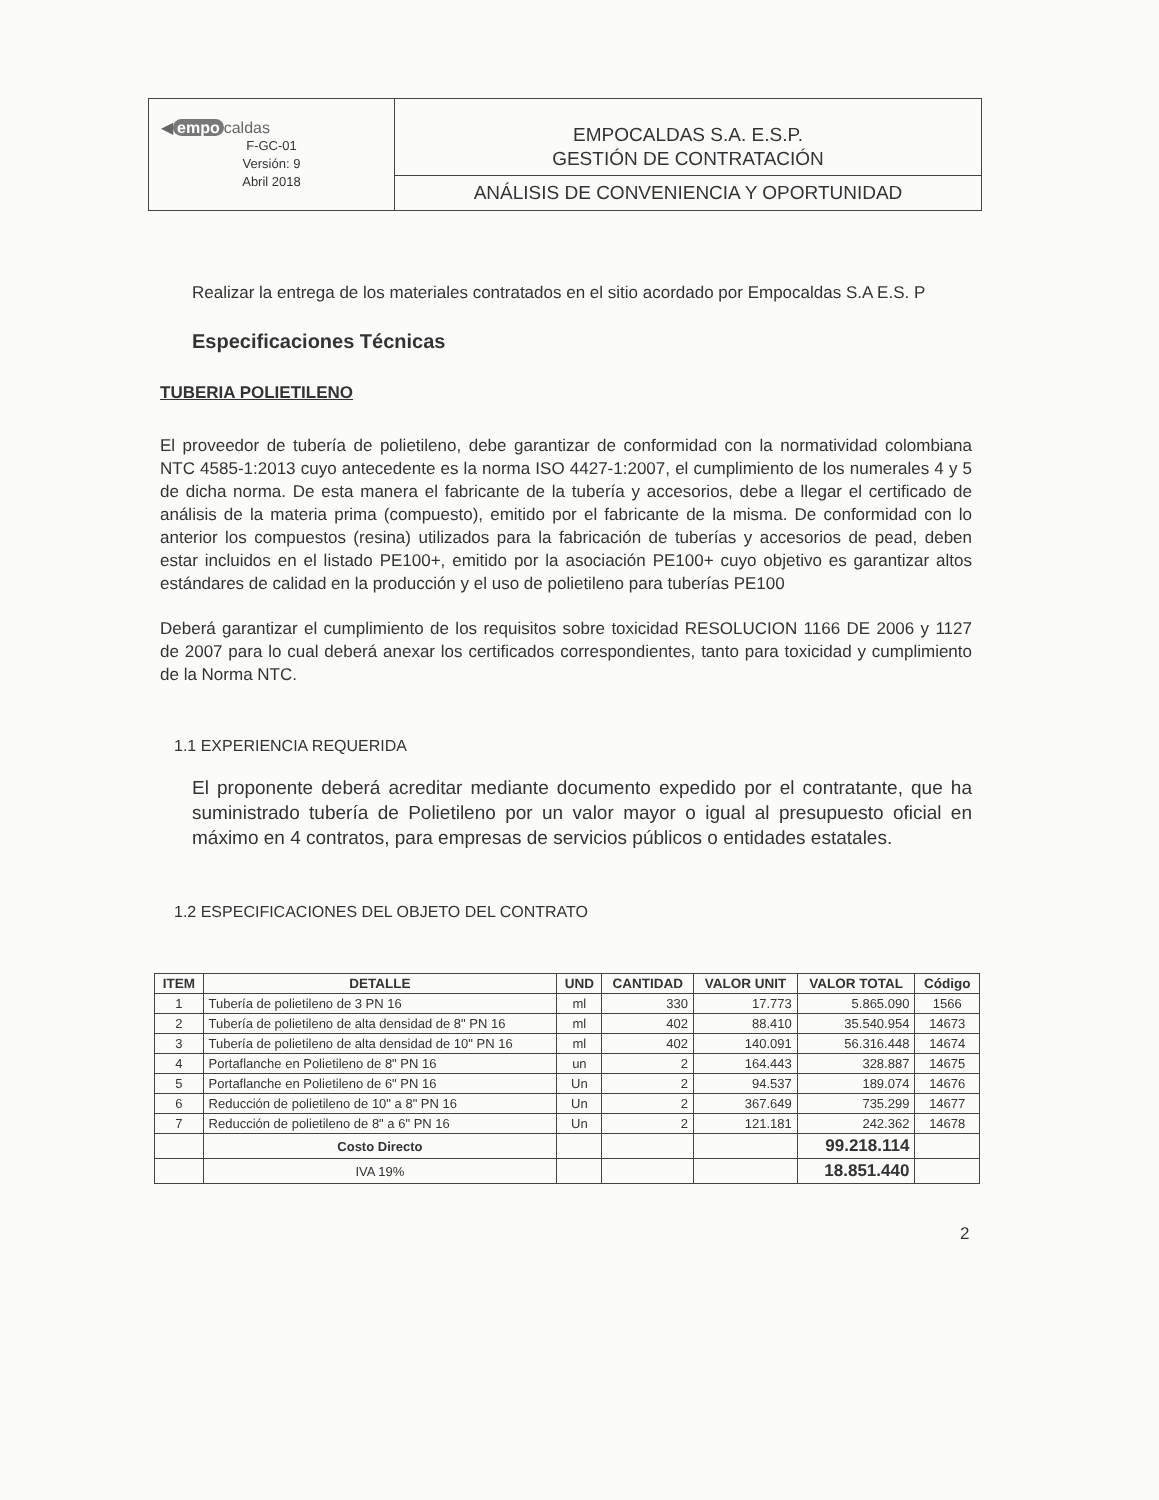| ◀ empo caldas F-GC-01 Versión: 9 Abril 2018 | EMPOCALDAS S.A. E.S.P. GESTIÓN DE CONTRATACIÓN |
| | ANÁLISIS DE CONVENIENCIA Y OPORTUNIDAD |
Realizar la entrega de los materiales contratados en el sitio acordado por Empocaldas S.A E.S. P
Especificaciones Técnicas
TUBERIA POLIETILENO
El proveedor de tubería de polietileno, debe garantizar de conformidad con la normatividad colombiana NTC 4585-1:2013 cuyo antecedente es la norma ISO 4427-1:2007, el cumplimiento de los numerales 4 y 5 de dicha norma. De esta manera el fabricante de la tubería y accesorios, debe a llegar el certificado de análisis de la materia prima (compuesto), emitido por el fabricante de la misma. De conformidad con lo anterior los compuestos (resina) utilizados para la fabricación de tuberías y accesorios de pead, deben estar incluidos en el listado PE100+, emitido por la asociación PE100+ cuyo objetivo es garantizar altos estándares de calidad en la producción y el uso de polietileno para tuberías PE100
Deberá garantizar el cumplimiento de los requisitos sobre toxicidad RESOLUCION 1166 DE 2006 y 1127 de 2007 para lo cual deberá anexar los certificados correspondientes, tanto para toxicidad y cumplimiento de la Norma NTC.
1.1 EXPERIENCIA REQUERIDA
El proponente deberá acreditar mediante documento expedido por el contratante, que ha suministrado tubería de Polietileno por un valor mayor o igual al presupuesto oficial en máximo en 4 contratos, para empresas de servicios públicos o entidades estatales.
1.2 ESPECIFICACIONES DEL OBJETO DEL CONTRATO
| ITEM | DETALLE | UND | CANTIDAD | VALOR UNIT | VALOR TOTAL | Código |
| --- | --- | --- | --- | --- | --- | --- |
| 1 | Tubería de polietileno de 3 PN 16 | ml | 330 | 17.773 | 5.865.090 | 1566 |
| 2 | Tubería de polietileno de alta densidad de 8" PN 16 | ml | 402 | 88.410 | 35.540.954 | 14673 |
| 3 | Tubería de polietileno de alta densidad de 10" PN 16 | ml | 402 | 140.091 | 56.316.448 | 14674 |
| 4 | Portaflanche en Polietileno de 8" PN 16 | un | 2 | 164.443 | 328.887 | 14675 |
| 5 | Portaflanche en Polietileno de 6" PN 16 | Un | 2 | 94.537 | 189.074 | 14676 |
| 6 | Reducción de polietileno de 10" a 8" PN 16 | Un | 2 | 367.649 | 735.299 | 14677 |
| 7 | Reducción de polietileno de 8" a 6" PN 16 | Un | 2 | 121.181 | 242.362 | 14678 |
| | Costo Directo | | | | 99.218.114 | |
| | IVA 19% | | | | 18.851.440 | |
2